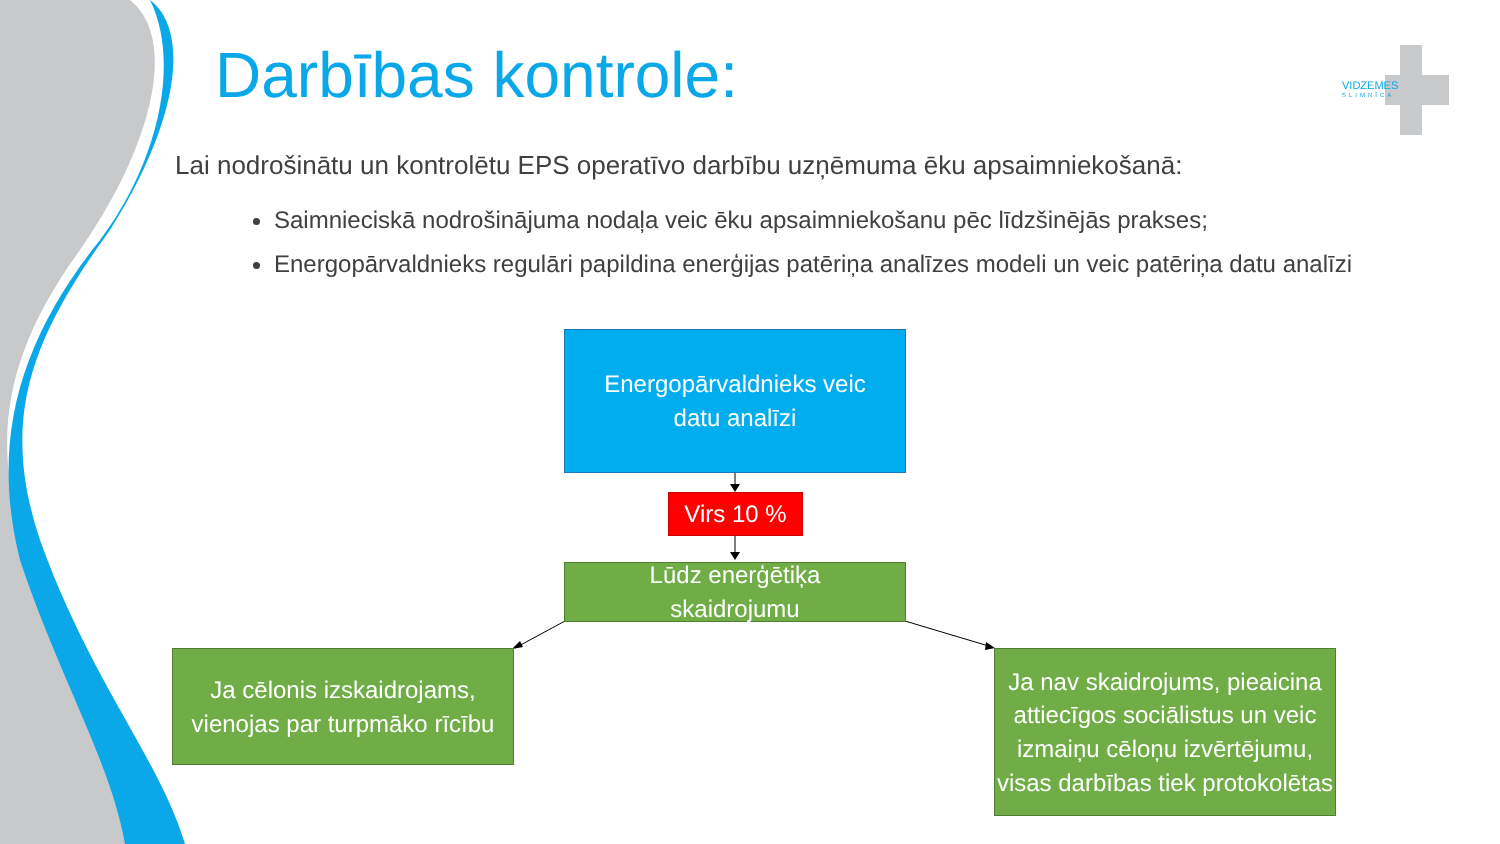Darbības kontrole:
VIDZEMES
SLIMNĪCA
Lai nodrošinātu un kontrolētu EPS operatīvo darbību uzņēmuma ēku apsaimniekošanā:
Saimnieciskā nodrošinājuma nodaļa veic ēku apsaimniekošanu pēc līdzšinējās prakses;
Energopārvaldnieks regulāri papildina enerģijas patēriņa analīzes modeli un veic patēriņa datu analīzi
Energopārvaldnieks veic
datu analīzi
Virs 10 %
Lūdz enerģētiķa
skaidrojumu
Ja cēlonis izskaidrojams, vienojas par turpmāko rīcību
Ja nav skaidrojums, pieaicina attiecīgos sociālistus un veic izmaiņu cēloņu izvērtējumu, visas darbības tiek protokolētas